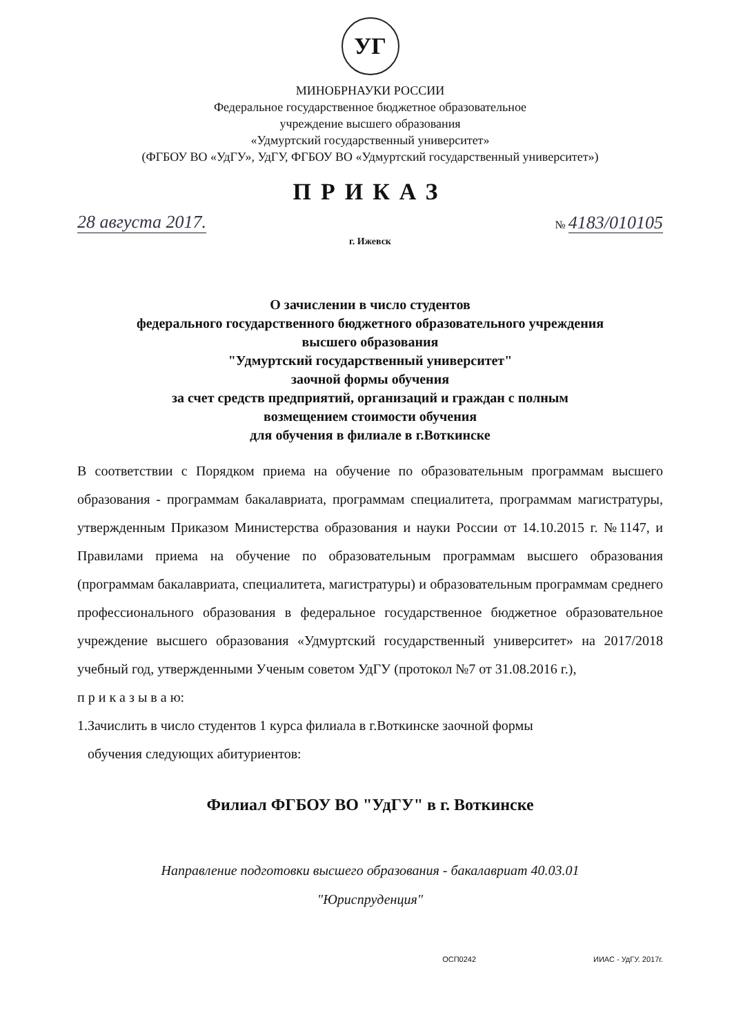УГ
МИНОБРНАУКИ РОССИИ
Федеральное государственное бюджетное образовательное
учреждение высшего образования
«Удмуртский государственный университет»
(ФГБОУ ВО «УдГУ», УдГУ, ФГБОУ ВО «Удмуртский государственный университет»)
ПРИКАЗ
28 августа 2017. № 4183/010105
г. Ижевск
О зачислении в число студентов
федерального государственного бюджетного образовательного учреждения
высшего образования
"Удмуртский государственный университет"
заочной формы обучения
за счет средств предприятий, организаций и граждан с полным
возмещением стоимости обучения
для обучения в филиале в г.Воткинске
В соответствии с Порядком приема на обучение по образовательным программам высшего образования - программам бакалавриата, программам специалитета, программам магистратуры, утвержденным Приказом Министерства образования и науки России от 14.10.2015 г. №1147, и Правилами приема на обучение по образовательным программам высшего образования (программам бакалавриата, специалитета, магистратуры) и образовательным программам среднего профессионального образования в федеральное государственное бюджетное образовательное учреждение высшего образования «Удмуртский государственный университет» на 2017/2018 учебный год, утвержденными Ученым советом УдГУ (протокол №7 от 31.08.2016 г.),
п р и к а з ы в а ю:
1.Зачислить в число студентов 1 курса филиала в г.Воткинске заочной формы
обучения следующих абитуриентов:
Филиал ФГБОУ ВО "УдГУ" в г. Воткинске
Направление подготовки высшего образования - бакалавриат 40.03.01
"Юриспруденция"
ОСП0242 ИИАС - УдГУ. 2017г.